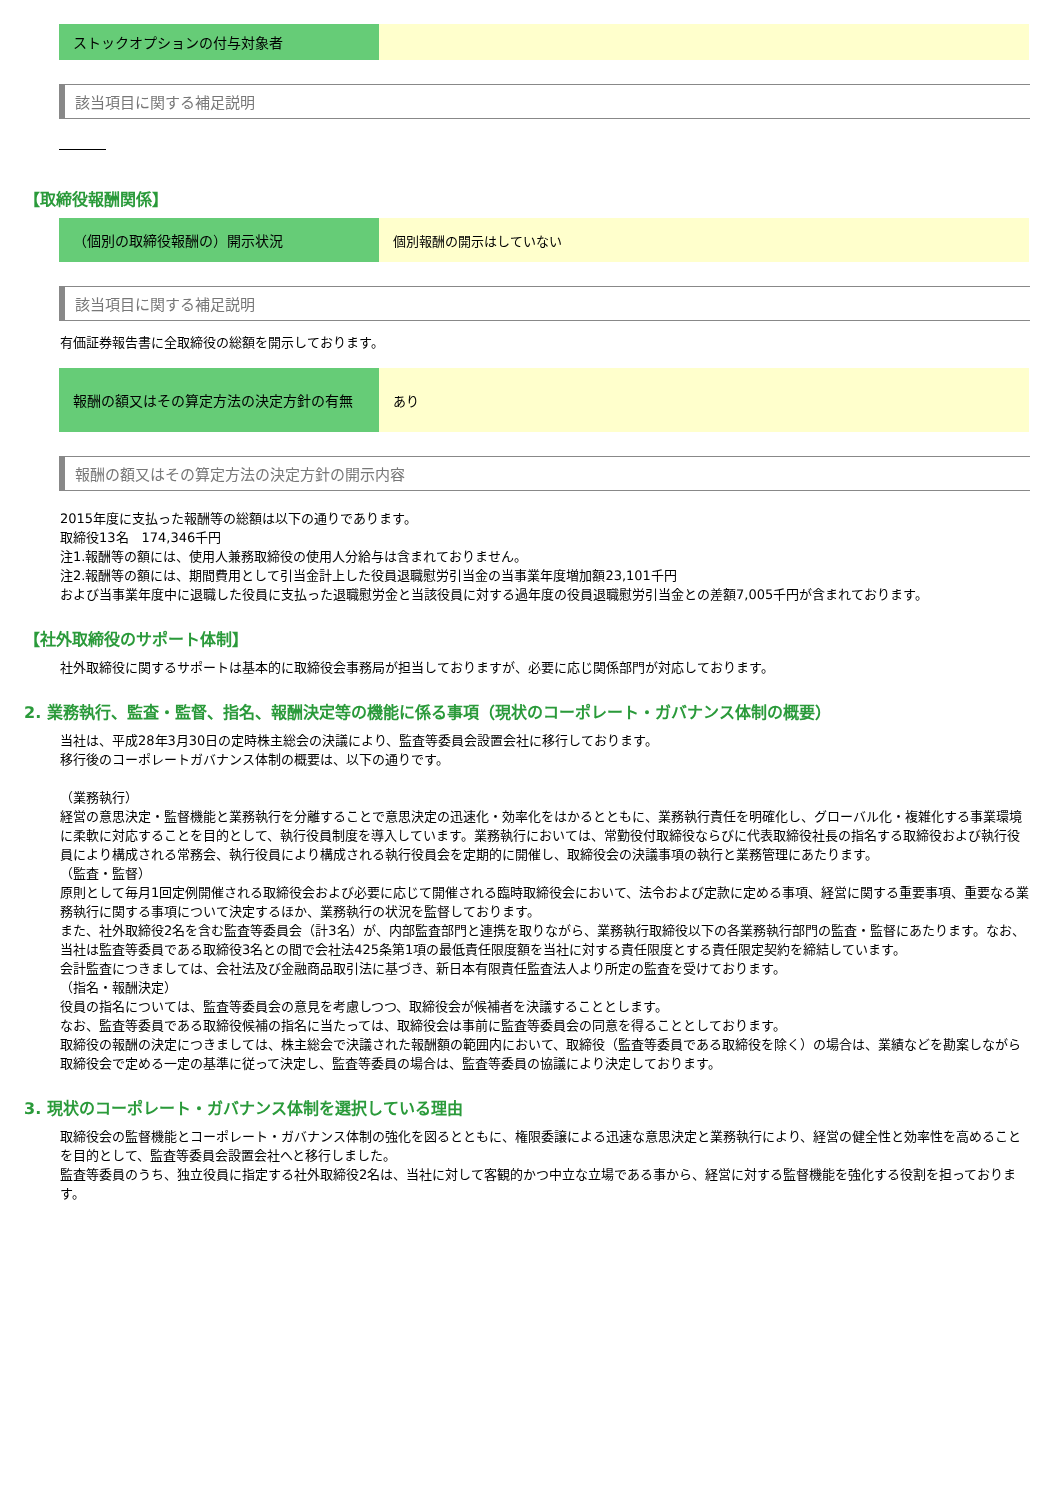| ストックオプションの付与対象者 | |
該当項目に関する補足説明
【取締役報酬関係】
| （個別の取締役報酬の）開示状況 | 個別報酬の開示はしていない |
該当項目に関する補足説明
有価証券報告書に全取締役の総額を開示しております。
| 報酬の額又はその算定方法の決定方針の有無 | あり |
報酬の額又はその算定方法の決定方針の開示内容
2015年度に支払った報酬等の総額は以下の通りであります。
取締役13名　174,346千円
注1.報酬等の額には、使用人兼務取締役の使用人分給与は含まれておりません。
注2.報酬等の額には、期間費用として引当金計上した役員退職慰労引当金の当事業年度増加額23,101千円
および当事業年度中に退職した役員に支払った退職慰労金と当該役員に対する過年度の役員退職慰労引当金との差額7,005千円が含まれております。
【社外取締役のサポート体制】
社外取締役に関するサポートは基本的に取締役会事務局が担当しておりますが、必要に応じ関係部門が対応しております。
2. 業務執行、監査・監督、指名、報酬決定等の機能に係る事項（現状のコーポレート・ガバナンス体制の概要）
当社は、平成28年3月30日の定時株主総会の決議により、監査等委員会設置会社に移行しております。
移行後のコーポレートガバナンス体制の概要は、以下の通りです。
（業務執行）
経営の意思決定・監督機能と業務執行を分離することで意思決定の迅速化・効率化をはかるとともに、業務執行責任を明確化し、グローバル化・複雑化する事業環境に柔軟に対応することを目的として、執行役員制度を導入しています。業務執行においては、常勤役付取締役ならびに代表取締役社長の指名する取締役および執行役員により構成される常務会、執行役員により構成される執行役員会を定期的に開催し、取締役会の決議事項の執行と業務管理にあたります。
（監査・監督）
原則として毎月1回定例開催される取締役会および必要に応じて開催される臨時取締役会において、法令および定款に定める事項、経営に関する重要事項、重要なる業務執行に関する事項について決定するほか、業務執行の状況を監督しております。
また、社外取締役2名を含む監査等委員会（計3名）が、内部監査部門と連携を取りながら、業務執行取締役以下の各業務執行部門の監査・監督にあたります。なお、当社は監査等委員である取締役3名との間で会社法425条第1項の最低責任限度額を当社に対する責任限度とする責任限定契約を締結しています。
会計監査につきましては、会社法及び金融商品取引法に基づき、新日本有限責任監査法人より所定の監査を受けております。
（指名・報酬決定）
役員の指名については、監査等委員会の意見を考慮しつつ、取締役会が候補者を決議することとします。
なお、監査等委員である取締役候補の指名に当たっては、取締役会は事前に監査等委員会の同意を得ることとしております。
取締役の報酬の決定につきましては、株主総会で決議された報酬額の範囲内において、取締役（監査等委員である取締役を除く）の場合は、業績などを勘案しながら取締役会で定める一定の基準に従って決定し、監査等委員の場合は、監査等委員の協議により決定しております。
3. 現状のコーポレート・ガバナンス体制を選択している理由
取締役会の監督機能とコーポレート・ガバナンス体制の強化を図るとともに、権限委譲による迅速な意思決定と業務執行により、経営の健全性と効率性を高めることを目的として、監査等委員会設置会社へと移行しました。
監査等委員のうち、独立役員に指定する社外取締役2名は、当社に対して客観的かつ中立な立場である事から、経営に対する監督機能を強化する役割を担っております。